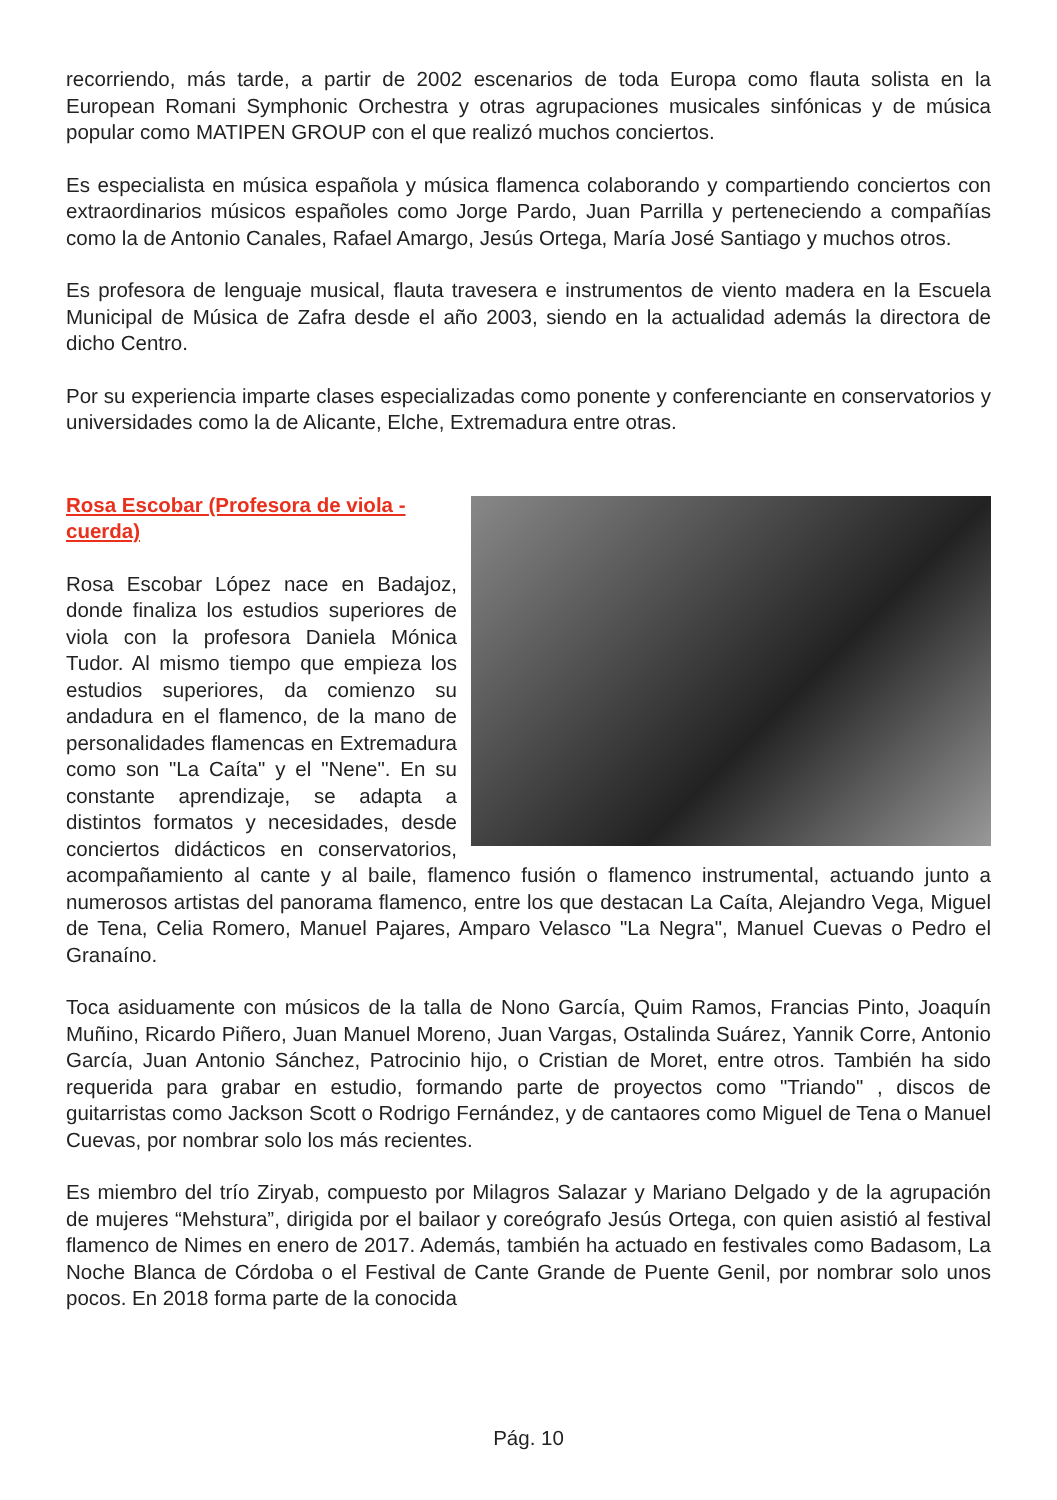recorriendo, más tarde, a partir de 2002 escenarios de toda Europa como flauta solista en la European Romani Symphonic Orchestra y otras agrupaciones musicales sinfónicas y de música popular como MATIPEN GROUP con el que realizó muchos conciertos.
Es especialista en música española y música flamenca colaborando y compartiendo conciertos con extraordinarios músicos españoles como Jorge Pardo, Juan Parrilla y perteneciendo a compañías como la de Antonio Canales, Rafael Amargo, Jesús Ortega, María José Santiago y muchos otros.
Es profesora de lenguaje musical, flauta travesera e instrumentos de viento madera en la Escuela Municipal de Música de Zafra desde el año 2003, siendo en la actualidad además la directora de dicho Centro.
Por su experiencia imparte clases especializadas como ponente y conferenciante en conservatorios y universidades como la de Alicante, Elche, Extremadura entre otras.
Rosa Escobar (Profesora de viola - cuerda)
Rosa Escobar López nace en Badajoz, donde finaliza los estudios superiores de viola con la profesora Daniela Mónica Tudor. Al mismo tiempo que empieza los estudios superiores, da comienzo su andadura en el flamenco, de la mano de personalidades flamencas en Extremadura como son "La Caíta" y el "Nene". En su constante aprendizaje, se adapta a distintos formatos y necesidades, desde conciertos didácticos en conservatorios, acompañamiento al cante y al baile, flamenco fusión o flamenco instrumental, actuando junto a numerosos artistas del panorama flamenco, entre los que destacan La Caíta, Alejandro Vega, Miguel de Tena, Celia Romero, Manuel Pajares, Amparo Velasco "La Negra", Manuel Cuevas o Pedro el Granaíno.
Toca asiduamente con músicos de la talla de Nono García, Quim Ramos, Francias Pinto, Joaquín Muñino, Ricardo Piñero, Juan Manuel Moreno, Juan Vargas, Ostalinda Suárez, Yannik Corre, Antonio García, Juan Antonio Sánchez, Patrocinio hijo, o Cristian de Moret, entre otros. También ha sido requerida para grabar en estudio, formando parte de proyectos como "Triando" , discos de guitarristas como Jackson Scott o Rodrigo Fernández, y de cantaores como Miguel de Tena o Manuel Cuevas, por nombrar solo los más recientes.
Es miembro del trío Ziryab, compuesto por Milagros Salazar y Mariano Delgado y de la agrupación de mujeres “Mehstura”, dirigida por el bailaor y coreógrafo Jesús Ortega, con quien asistió al festival flamenco de Nimes en enero de 2017. Además, también ha actuado en festivales como Badasom, La Noche Blanca de Córdoba o el Festival de Cante Grande de Puente Genil, por nombrar solo unos pocos. En 2018 forma parte de la conocida
Pág. 10